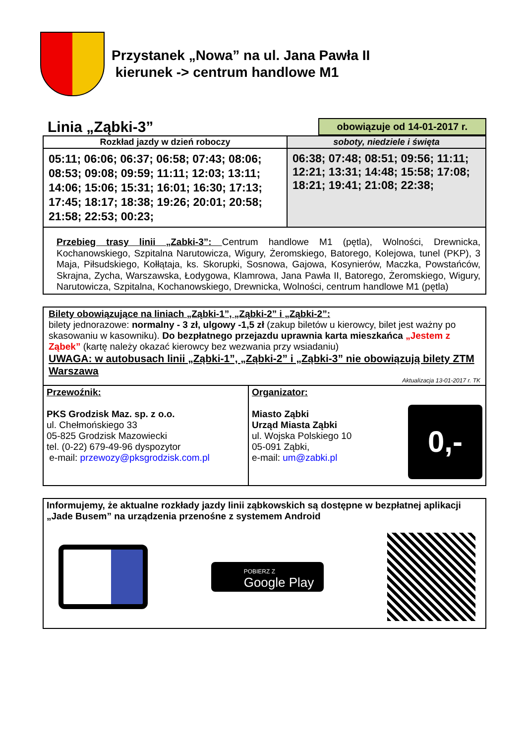Przystanek „Nowa” na ul. Jana Pawła II
kierunek -> centrum handlowe M1
Linia „Ząbki-3”
obowiązuje od 14-01-2017 r.
| Rozkład jazdy w dzień roboczy | soboty, niedziele i święta |
| --- | --- |
| 05:11; 06:06; 06:37; 06:58; 07:43; 08:06; 08:53; 09:08; 09:59; 11:11; 12:03; 13:11; 14:06; 15:06; 15:31; 16:01; 16:30; 17:13; 17:45; 18:17; 18:38; 19:26; 20:01; 20:58; 21:58; 22:53; 00:23; | 06:38; 07:48; 08:51; 09:56; 11:11; 12:21; 13:31; 14:48; 15:58; 17:08; 18:21; 19:41; 21:08; 22:38; |
Przebieg trasy linii „Zabki-3”: Centrum handlowe M1 (pętla), Wolności, Drewnicka, Kochanowskiego, Szpitalna Narutowicza, Wigury, Żeromskiego, Batorego, Kolejowa, tunel (PKP), 3 Maja, Piłsudskiego, Kołłątaja, ks. Skorupki, Sosnowa, Gajowa, Kosynierów, Maczka, Powstańców, Skrajna, Zycha, Warszawska, Łodygowa, Klamrowa, Jana Pawła II, Batorego, Żeromskiego, Wigury, Narutowicza, Szpitalna, Kochanowskiego, Drewnicka, Wolności, centrum handlowe M1 (pętla)
Bilety obowiązujące na liniach „Ząbki-1”, „Ząbki-2” i „Ząbki-2”:
bilety jednorazowe: normalny - 3 zł, ulgowy -1,5 zł (zakup biletów u kierowcy, bilet jest ważny po skasowaniu w kasowniku). Do bezpłatnego przejazdu uprawnia karta mieszkańca „Jestem z Ząbek” (kartę należy okazać kierowcy bez wezwania przy wsiadaniu)
UWAGA: w autobusach linii „Ząbki-1”, „Ząbki-2” i „Ząbki-3” nie obowiązują bilety ZTM Warszawa
Aktualizacja 13-01-2017 r. TK
| Przewoźnik: PKS Grodzisk Maz. sp. z o.o. ul. Chełmońskiego 33 05-825 Grodzisk Mazowiecki tel. (0-22) 679-49-96 dyspozytor e-mail: przewozy@pksgrodzisk.com.pl | Organizator: Miasto Ząbki Urząd Miasta Ząbki ul. Wojska Polskiego 10 05-091 Ząbki, e-mail: um@zabki.pl 0,- |
Informujemy, że aktualne rozkłady jazdy linii ząbkowskich są dostępne w bezpłatnej aplikacji „Jade Busem” na urządzenia przenośne z systemem Android
POBIERZ Z
Google Play